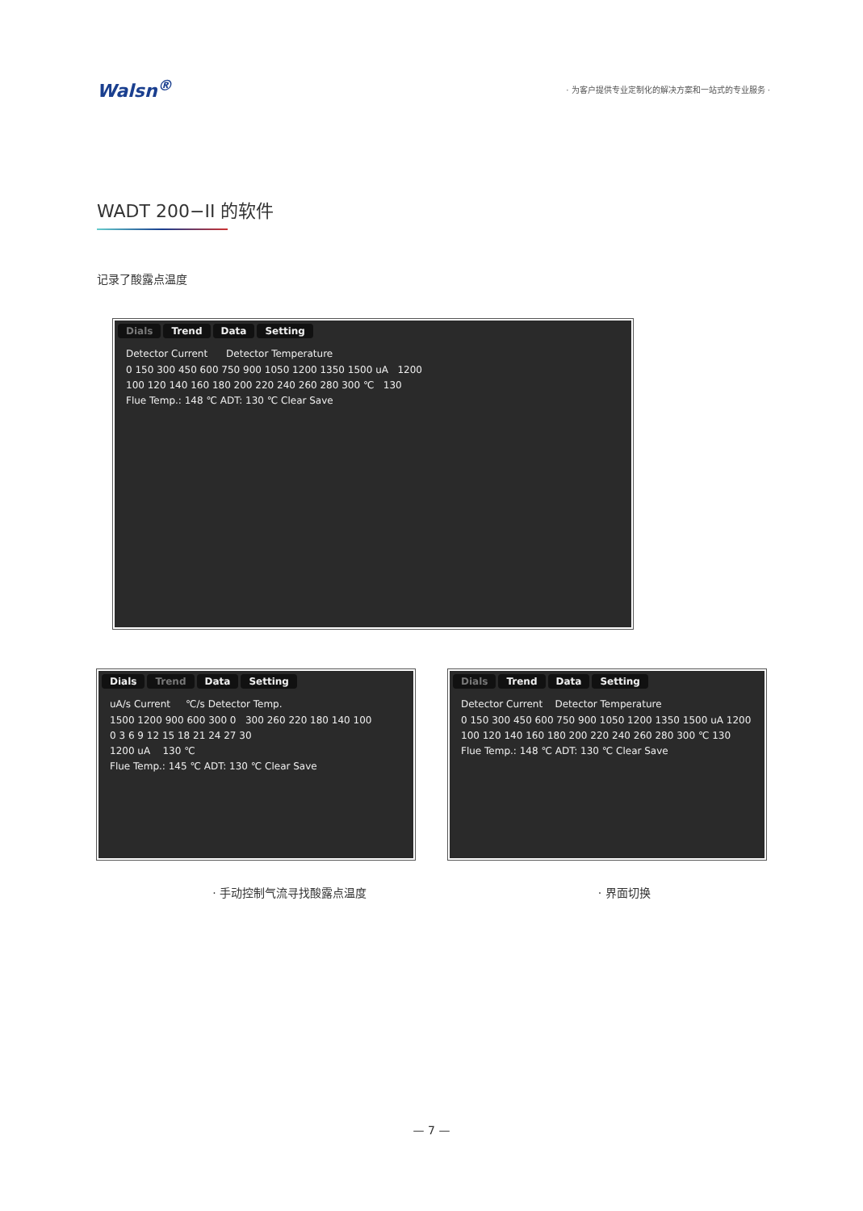Walsn<sup>®</sup>
· 为客户提供专业定制化的解决方案和一站式的专业服务 ·
WADT 200−II 的软件
记录了酸露点温度
Dials Trend Data Setting
Detector Current Detector Temperature
0 150 300 450 600 750 900 1050 1200 1350 1500 uA 1200
100 120 140 160 180 200 220 240 260 280 300 ℃ 130
Flue Temp.: 148 ℃ ADT: 130 ℃ Clear Save
Dials Trend Data Setting
uA/s Current ℃/s Detector Temp.
1500 1200 900 600 300 0 300 260 220 180 140 100
0 3 6 9 12 15 18 21 24 27 30
1200 uA 130 ℃
Flue Temp.: 145 ℃ ADT: 130 ℃ Clear Save
Dials Trend Data Setting
Detector Current Detector Temperature
0 150 300 450 600 750 900 1050 1200 1350 1500 uA 1200
100 120 140 160 180 200 220 240 260 280 300 ℃ 130
Flue Temp.: 148 ℃ ADT: 130 ℃ Clear Save
· 手动控制气流寻找酸露点温度 · 界面切换
— 7 —